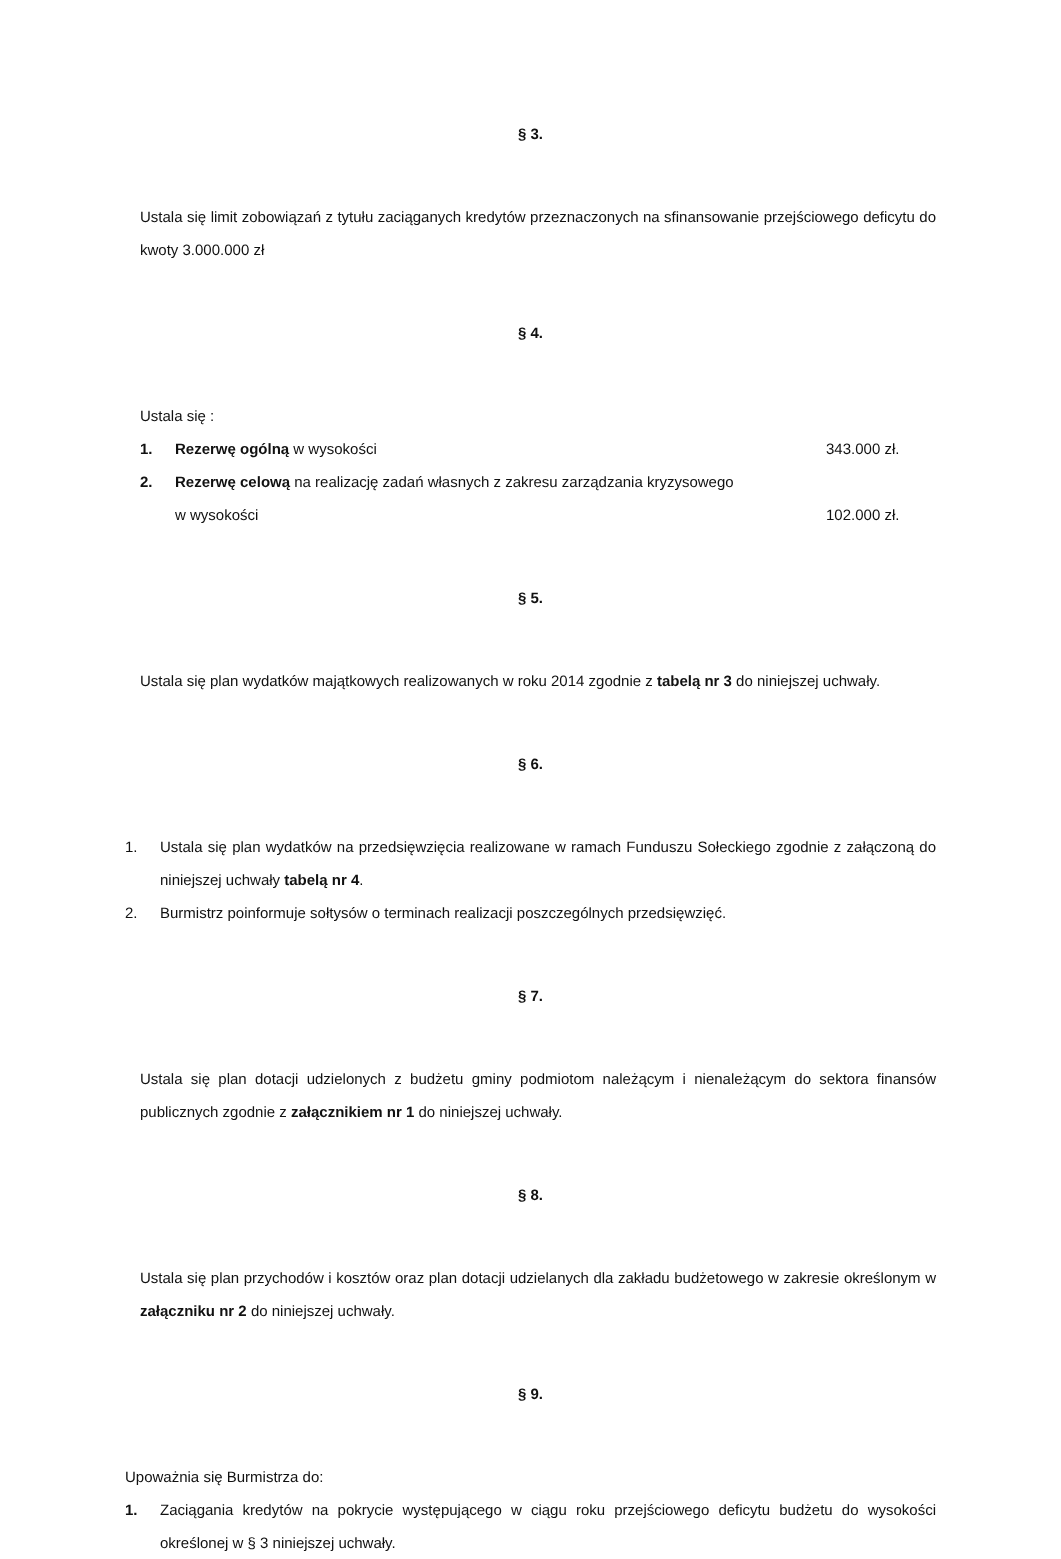§ 3.
Ustala się limit zobowiązań z tytułu zaciąganych kredytów przeznaczonych na sfinansowanie przejściowego deficytu do kwoty 3.000.000 zł
§ 4.
Ustala się :
1. Rezerwę ogólną w wysokości 343.000 zł.
2. Rezerwę celową na realizację zadań własnych z zakresu zarządzania kryzysowego
w wysokości 102.000 zł.
§ 5.
Ustala się plan wydatków majątkowych realizowanych w roku 2014 zgodnie z tabelą nr 3 do niniejszej uchwały.
§ 6.
1. Ustala się plan wydatków na przedsięwzięcia realizowane w ramach Funduszu Sołeckiego zgodnie z załączoną do niniejszej uchwały tabelą nr 4.
2. Burmistrz poinformuje sołtysów o terminach realizacji poszczególnych przedsięwzięć.
§ 7.
Ustala się plan dotacji udzielonych z budżetu gminy podmiotom należącym i nienależącym do sektora finansów publicznych zgodnie z załącznikiem nr 1 do niniejszej uchwały.
§ 8.
Ustala się plan przychodów i kosztów oraz plan dotacji udzielanych dla zakładu budżetowego w zakresie określonym w załączniku nr 2 do niniejszej uchwały.
§ 9.
Upoważnia się Burmistrza do:
1. Zaciągania kredytów na pokrycie występującego w ciągu roku przejściowego deficytu budżetu do wysokości określonej w § 3 niniejszej uchwały.